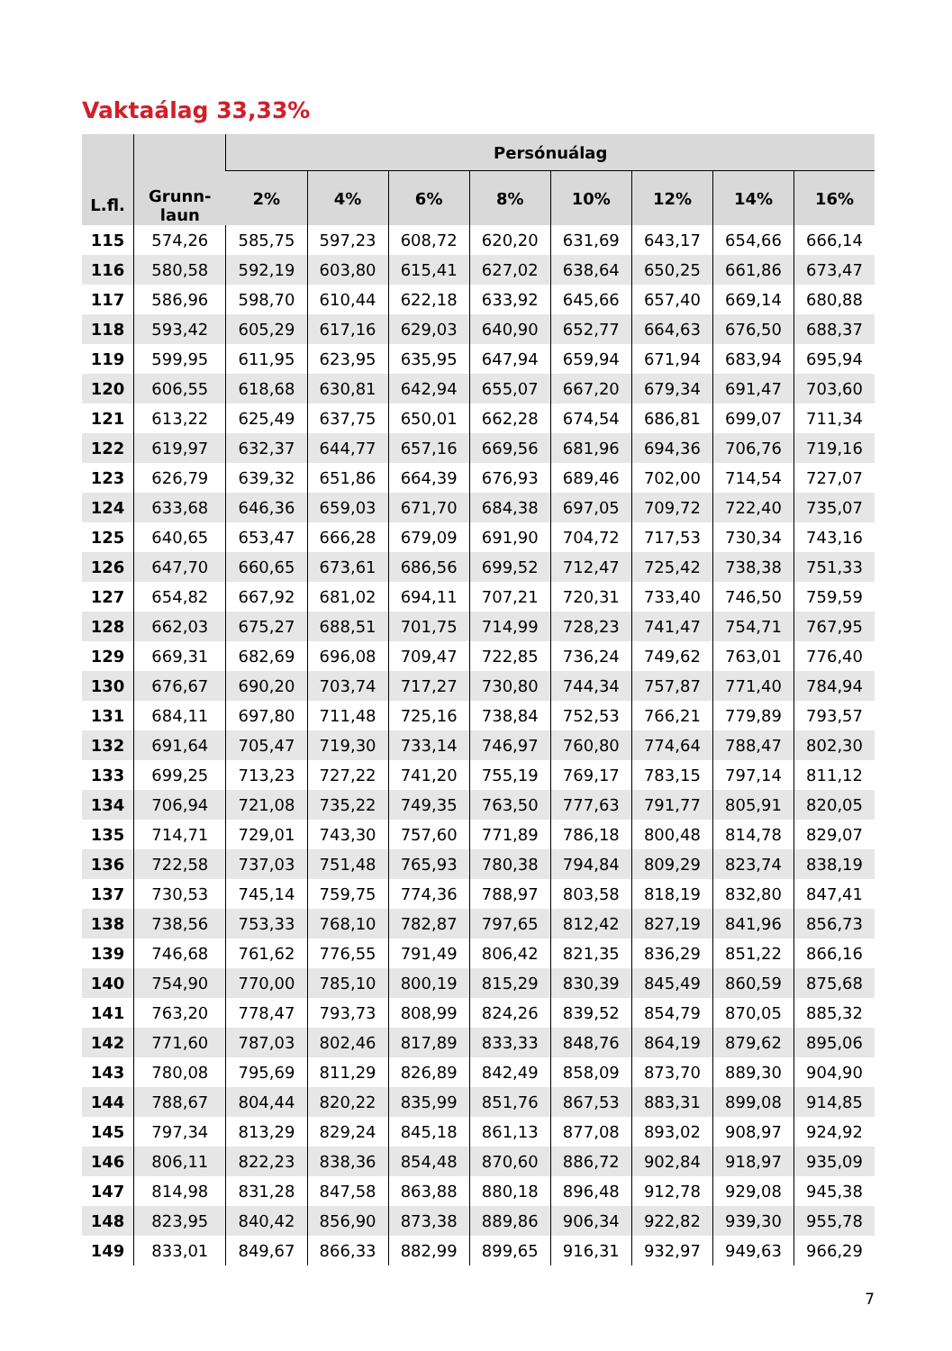Vaktaálag 33,33%
| L.fl. | Grunn- laun | Persónuálag | | | | | | | |
| --- | --- | --- | --- | --- | --- | --- | --- | --- | --- |
| | | 2% | 4% | 6% | 8% | 10% | 12% | 14% | 16% |
| 115 | 574,26 | 585,75 | 597,23 | 608,72 | 620,20 | 631,69 | 643,17 | 654,66 | 666,14 |
| 116 | 580,58 | 592,19 | 603,80 | 615,41 | 627,02 | 638,64 | 650,25 | 661,86 | 673,47 |
| 117 | 586,96 | 598,70 | 610,44 | 622,18 | 633,92 | 645,66 | 657,40 | 669,14 | 680,88 |
| 118 | 593,42 | 605,29 | 617,16 | 629,03 | 640,90 | 652,77 | 664,63 | 676,50 | 688,37 |
| 119 | 599,95 | 611,95 | 623,95 | 635,95 | 647,94 | 659,94 | 671,94 | 683,94 | 695,94 |
| 120 | 606,55 | 618,68 | 630,81 | 642,94 | 655,07 | 667,20 | 679,34 | 691,47 | 703,60 |
| 121 | 613,22 | 625,49 | 637,75 | 650,01 | 662,28 | 674,54 | 686,81 | 699,07 | 711,34 |
| 122 | 619,97 | 632,37 | 644,77 | 657,16 | 669,56 | 681,96 | 694,36 | 706,76 | 719,16 |
| 123 | 626,79 | 639,32 | 651,86 | 664,39 | 676,93 | 689,46 | 702,00 | 714,54 | 727,07 |
| 124 | 633,68 | 646,36 | 659,03 | 671,70 | 684,38 | 697,05 | 709,72 | 722,40 | 735,07 |
| 125 | 640,65 | 653,47 | 666,28 | 679,09 | 691,90 | 704,72 | 717,53 | 730,34 | 743,16 |
| 126 | 647,70 | 660,65 | 673,61 | 686,56 | 699,52 | 712,47 | 725,42 | 738,38 | 751,33 |
| 127 | 654,82 | 667,92 | 681,02 | 694,11 | 707,21 | 720,31 | 733,40 | 746,50 | 759,59 |
| 128 | 662,03 | 675,27 | 688,51 | 701,75 | 714,99 | 728,23 | 741,47 | 754,71 | 767,95 |
| 129 | 669,31 | 682,69 | 696,08 | 709,47 | 722,85 | 736,24 | 749,62 | 763,01 | 776,40 |
| 130 | 676,67 | 690,20 | 703,74 | 717,27 | 730,80 | 744,34 | 757,87 | 771,40 | 784,94 |
| 131 | 684,11 | 697,80 | 711,48 | 725,16 | 738,84 | 752,53 | 766,21 | 779,89 | 793,57 |
| 132 | 691,64 | 705,47 | 719,30 | 733,14 | 746,97 | 760,80 | 774,64 | 788,47 | 802,30 |
| 133 | 699,25 | 713,23 | 727,22 | 741,20 | 755,19 | 769,17 | 783,15 | 797,14 | 811,12 |
| 134 | 706,94 | 721,08 | 735,22 | 749,35 | 763,50 | 777,63 | 791,77 | 805,91 | 820,05 |
| 135 | 714,71 | 729,01 | 743,30 | 757,60 | 771,89 | 786,18 | 800,48 | 814,78 | 829,07 |
| 136 | 722,58 | 737,03 | 751,48 | 765,93 | 780,38 | 794,84 | 809,29 | 823,74 | 838,19 |
| 137 | 730,53 | 745,14 | 759,75 | 774,36 | 788,97 | 803,58 | 818,19 | 832,80 | 847,41 |
| 138 | 738,56 | 753,33 | 768,10 | 782,87 | 797,65 | 812,42 | 827,19 | 841,96 | 856,73 |
| 139 | 746,68 | 761,62 | 776,55 | 791,49 | 806,42 | 821,35 | 836,29 | 851,22 | 866,16 |
| 140 | 754,90 | 770,00 | 785,10 | 800,19 | 815,29 | 830,39 | 845,49 | 860,59 | 875,68 |
| 141 | 763,20 | 778,47 | 793,73 | 808,99 | 824,26 | 839,52 | 854,79 | 870,05 | 885,32 |
| 142 | 771,60 | 787,03 | 802,46 | 817,89 | 833,33 | 848,76 | 864,19 | 879,62 | 895,06 |
| 143 | 780,08 | 795,69 | 811,29 | 826,89 | 842,49 | 858,09 | 873,70 | 889,30 | 904,90 |
| 144 | 788,67 | 804,44 | 820,22 | 835,99 | 851,76 | 867,53 | 883,31 | 899,08 | 914,85 |
| 145 | 797,34 | 813,29 | 829,24 | 845,18 | 861,13 | 877,08 | 893,02 | 908,97 | 924,92 |
| 146 | 806,11 | 822,23 | 838,36 | 854,48 | 870,60 | 886,72 | 902,84 | 918,97 | 935,09 |
| 147 | 814,98 | 831,28 | 847,58 | 863,88 | 880,18 | 896,48 | 912,78 | 929,08 | 945,38 |
| 148 | 823,95 | 840,42 | 856,90 | 873,38 | 889,86 | 906,34 | 922,82 | 939,30 | 955,78 |
| 149 | 833,01 | 849,67 | 866,33 | 882,99 | 899,65 | 916,31 | 932,97 | 949,63 | 966,29 |
7